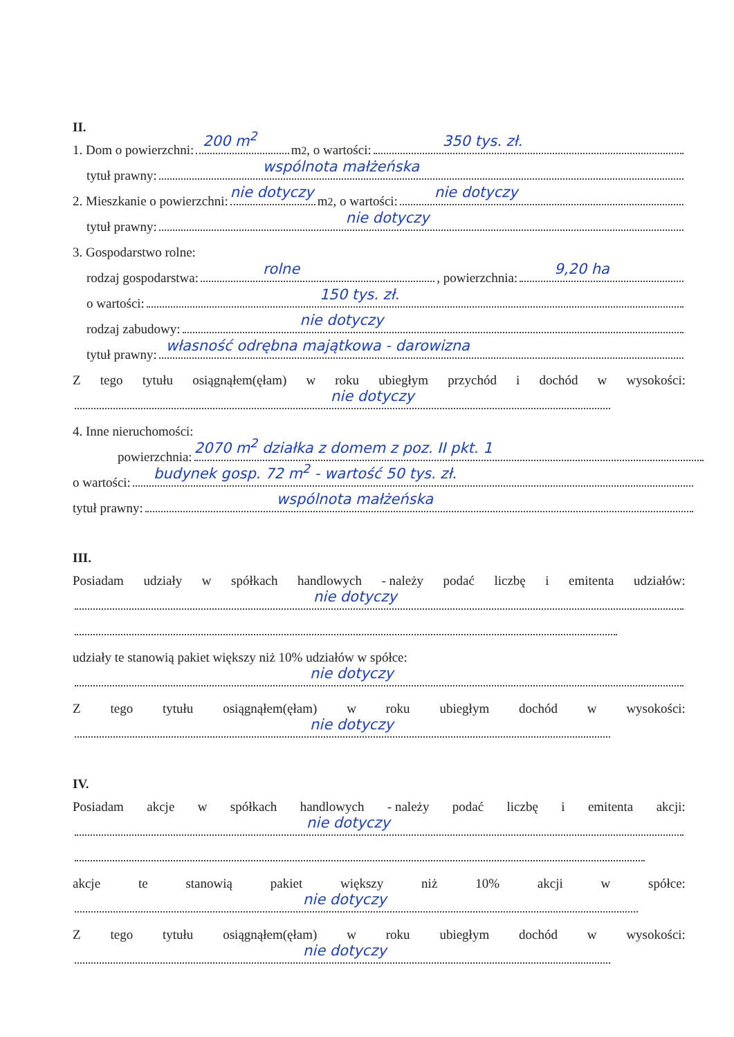II.
1. Dom o powierzchni:
200 m<sup>2</sup>
m<sup>2</sup>, o wartości:
350 tys. zł.
tytuł prawny:
wspólnota małżeńska
2. Mieszkanie o powierzchni:
nie dotyczy
m<sup>2</sup>, o wartości:
nie dotyczy
tytuł prawny:
nie dotyczy
3. Gospodarstwo rolne:
rodzaj gospodarstwa:
rolne, powierzchnia:
9,20 ha
o wartości:
150 tys. zł.
rodzaj zabudowy:
nie dotyczy
tytuł prawny:
własność odrębna majątkowa - darowizna
Ztego tytułu osiągnąłem(ęłam) w roku ubiegłym przychód i dochód w wysokości:
nie dotyczy
4. Inne nieruchomości:
powierzchnia:
2070 m<sup>2</sup> działka z domem z poz. II pkt. 1
o wartości:
budynek gosp. 72 m<sup>2</sup> - wartość 50 tys. zł.
tytuł prawny:
wspólnota małżeńska
III.
Posiadam udziały w spółkach handlowych - należy podać liczbę i emitenta udziałów:
nie dotyczy
udziały te stanowią pakiet większy niż 10% udziałów w spółce:
nie dotyczy
Ztego tytułu osiągnąłem(ęłam) w roku ubiegłym dochód w wysokości:
nie dotyczy
IV.
Posiadam akcje w spółkach handlowych - należy podać liczbę i emitenta akcji:
nie dotyczy
akcje te stanowią pakiet większy niż 10% akcji w spółce:
nie dotyczy
Ztego tytułu osiągnąłem(ęłam) w roku ubiegłym dochód w wysokości:
nie dotyczy